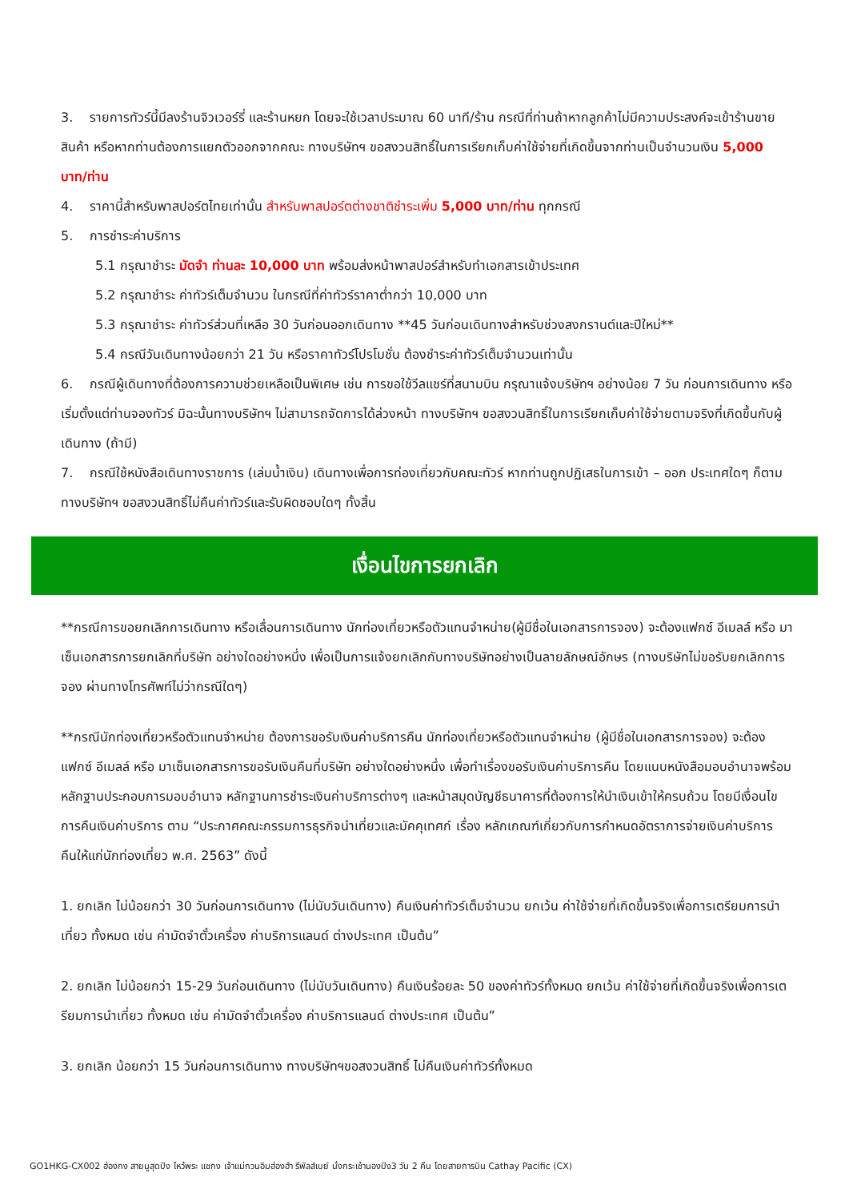3. รายการทัวร์นี้มีลงร้านจิวเวอร์รี่ และร้านหยก โดยจะใช้เวลาประมาณ 60 นาที/ร้าน กรณีที่ท่านถ้าหากลูกค้าไม่มีความประสงค์จะเข้าร้านขายสินค้า หรือหากท่านต้องการแยกตัวออกจากคณะ ทางบริษัทฯ ขอสงวนสิทธิ์ในการเรียกเก็บค่าใช้จ่ายที่เกิดขึ้นจากท่านเป็นจำนวนเงิน 5,000 บาท/ท่าน
4. ราคานี้สำหรับพาสปอร์ตไทยเท่านั้น สำหรับพาสปอร์ตต่างชาติชำระเพิ่ม 5,000 บาท/ท่าน ทุกกรณี
5. การชำระค่าบริการ
5.1 กรุณาชำระ มัดจำ ท่านละ 10,000 บาท พร้อมส่งหน้าพาสปอร์สำหรับทำเอกสารเข้าประเทศ
5.2 กรุณาชำระ ค่าทัวร์เต็มจำนวน ในกรณีที่ค่าทัวร์ราคาต่ำกว่า 10,000 บาท
5.3 กรุณาชำระ ค่าทัวร์ส่วนที่เหลือ 30 วันก่อนออกเดินทาง **45 วันก่อนเดินทางสำหรับช่วงสงกรานต์และปีใหม่**
5.4 กรณีวันเดินทางน้อยกว่า 21 วัน หรือราคาทัวร์โปรโมชั่น ต้องชำระค่าทัวร์เต็มจำนวนเท่านั้น
6. กรณีผู้เดินทางที่ต้องการความช่วยเหลือเป็นพิเศษ เช่น การขอใช้วีลแชร์ที่สนามบิน กรุณาแจ้งบริษัทฯ อย่างน้อย 7 วัน ก่อนการเดินทาง หรือเริ่มตั้งแต่ท่านจองทัวร์ มิฉะนั้นทางบริษัทฯ ไม่สามารถจัดการได้ล่วงหน้า ทางบริษัทฯ ขอสงวนสิทธิ์ในการเรียกเก็บค่าใช้จ่ายตามจริงที่เกิดขึ้นกับผู้เดินทาง (ถ้ามี)
7. กรณีใช้หนังสือเดินทางราชการ (เล่มน้ำเงิน) เดินทางเพื่อการท่องเที่ยวกับคณะทัวร์ หากท่านถูกปฏิเสธในการเข้า – ออก ประเทศใดๆ ก็ตาม ทางบริษัทฯ ขอสงวนสิทธิ์ไม่คืนค่าทัวร์และรับผิดชอบใดๆ ทั้งสิ้น
เงื่อนไขการยกเลิก
**กรณีการขอยกเลิกการเดินทาง หรือเลื่อนการเดินทาง นักท่องเที่ยวหรือตัวแทนจำหน่าย(ผู้มีชื่อในเอกสารการจอง) จะต้องแฟกซ์ อีเมลล์ หรือ มาเซ็นเอกสารการยกเลิกที่บริษัท อย่างใดอย่างหนึ่ง เพื่อเป็นการแจ้งยกเลิกกับทางบริษัทอย่างเป็นลายลักษณ์อักษร (ทางบริษัทไม่ขอรับยกเลิกการจอง ผ่านทางโทรศัพท์ไม่ว่ากรณีใดๆ)
**กรณีนักท่องเที่ยวหรือตัวแทนจำหน่าย ต้องการขอรับเงินค่าบริการคืน นักท่องเที่ยวหรือตัวแทนจำหน่าย (ผู้มีชื่อในเอกสารการจอง) จะต้องแฟกซ์ อีเมลล์ หรือ มาเซ็นเอกสารการขอรับเงินคืนที่บริษัท อย่างใดอย่างหนึ่ง เพื่อทำเรื่องขอรับเงินค่าบริการคืน โดยแนบหนังสือมอบอำนาจพร้อมหลักฐานประกอบการมอบอำนาจ หลักฐานการชำระเงินค่าบริการต่างๆ และหน้าสมุดบัญชีธนาคารที่ต้องการให้นำเงินเข้าให้ครบถ้วน โดยมีเงื่อนไขการคืนเงินค่าบริการ ตาม “ประกาศคณะกรรมการธุรกิจนำเที่ยวและมัคคุเทศก์ เรื่อง หลักเกณฑ์เกี่ยวกับการกำหนดอัตราการจ่ายเงินค่าบริการคืนให้แก่นักท่องเที่ยว พ.ศ. 2563” ดังนี้
1. ยกเลิก ไม่น้อยกว่า 30 วันก่อนการเดินทาง (ไม่นับวันเดินทาง) คืนเงินค่าทัวร์เต็มจำนวน ยกเว้น ค่าใช้จ่ายที่เกิดขึ้นจริงเพื่อการเตรียมการนำเที่ยว ทั้งหมด เช่น ค่ามัดจำตั๋วเครื่อง ค่าบริการแลนด์ ต่างประเทศ เป็นต้น”
2. ยกเลิก ไม่น้อยกว่า 15-29 วันก่อนเดินทาง (ไม่นับวันเดินทาง) คืนเงินร้อยละ 50 ของค่าทัวร์ทั้งหมด ยกเว้น ค่าใช้จ่ายที่เกิดขึ้นจริงเพื่อการเตรียมการนำเที่ยว ทั้งหมด เช่น ค่ามัดจำตั๋วเครื่อง ค่าบริการแลนด์ ต่างประเทศ เป็นต้น”
3. ยกเลิก น้อยกว่า 15 วันก่อนการเดินทาง ทางบริษัทฯขอสงวนสิทธิ์ ไม่คืนเงินค่าทัวร์ทั้งหมด
GO1HKG-CX002 ฮ่องกง สายมูสุดปัง ไหว้พระ แชกง เจ้าแม่กวนอิมฮ่องฮำ รีพัลส์เบย์ นั่งกระเช้านองปิง3 วัน 2 คืน โดยสายการบิน Cathay Pacific (CX)